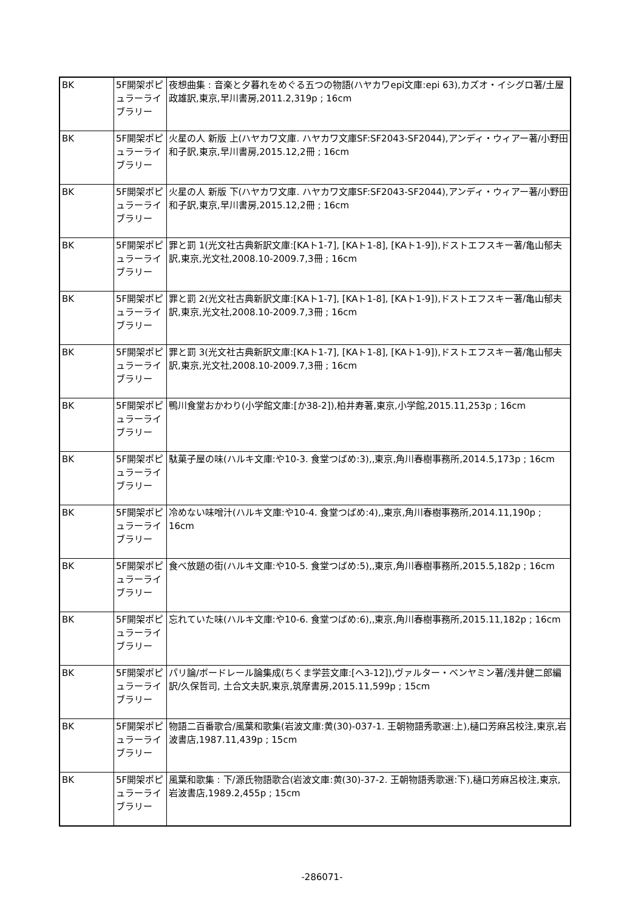| BK | 5F開架ポピュラーライブラリー | 夜想曲集 : 音楽と夕暮れをめぐる五つの物語(ハヤカワepi文庫:epi 63),カズオ・イシグロ著/土屋政雄訳,東京,早川書房,2011.2,319p ; 16cm |
| BK | 5F開架ポピュラーライブラリー | 火星の人 新版 上(ハヤカワ文庫. ハヤカワ文庫SF:SF2043-SF2044),アンディ・ウィアー著/小野田和子訳,東京,早川書房,2015.12,2冊 ; 16cm |
| BK | 5F開架ポピュラーライブラリー | 火星の人 新版 下(ハヤカワ文庫. ハヤカワ文庫SF:SF2043-SF2044),アンディ・ウィアー著/小野田和子訳,東京,早川書房,2015.12,2冊 ; 16cm |
| BK | 5F開架ポピュラーライブラリー | 罪と罰 1(光文社古典新訳文庫:[KAト1-7], [KAト1-8], [KAト1-9]),ドストエフスキー著/亀山郁夫訳,東京,光文社,2008.10-2009.7,3冊 ; 16cm |
| BK | 5F開架ポピュラーライブラリー | 罪と罰 2(光文社古典新訳文庫:[KAト1-7], [KAト1-8], [KAト1-9]),ドストエフスキー著/亀山郁夫訳,東京,光文社,2008.10-2009.7,3冊 ; 16cm |
| BK | 5F開架ポピュラーライブラリー | 罪と罰 3(光文社古典新訳文庫:[KAト1-7], [KAト1-8], [KAト1-9]),ドストエフスキー著/亀山郁夫訳,東京,光文社,2008.10-2009.7,3冊 ; 16cm |
| BK | 5F開架ポピュラーライブラリー | 鴨川食堂おかわり(小学館文庫:[か38-2]),柏井寿著,東京,小学館,2015.11,253p ; 16cm |
| BK | 5F開架ポピュラーライブラリー | 駄菓子屋の味(ハルキ文庫:や10-3. 食堂つばめ:3),,東京,角川春樹事務所,2014.5,173p ; 16cm |
| BK | 5F開架ポピュラーライブラリー | 冷めない味噌汁(ハルキ文庫:や10-4. 食堂つばめ:4),,東京,角川春樹事務所,2014.11,190p ; 16cm |
| BK | 5F開架ポピュラーライブラリー | 食べ放題の街(ハルキ文庫:や10-5. 食堂つばめ:5),,東京,角川春樹事務所,2015.5,182p ; 16cm |
| BK | 5F開架ポピュラーライブラリー | 忘れていた味(ハルキ文庫:や10-6. 食堂つばめ:6),,東京,角川春樹事務所,2015.11,182p ; 16cm |
| BK | 5F開架ポピュラーライブラリー | パリ論/ボードレール論集成(ちくま学芸文庫:[ヘ3-12]),ヴァルター・ベンヤミン著/浅井健二郎編訳/久保哲司, 土合文夫訳,東京,筑摩書房,2015.11,599p ; 15cm |
| BK | 5F開架ポピュラーライブラリー | 物語二百番歌合/風葉和歌集(岩波文庫:黄(30)-037-1. 王朝物語秀歌選:上),樋口芳麻呂校注,東京,岩波書店,1987.11,439p ; 15cm |
| BK | 5F開架ポピュラーライブラリー | 風葉和歌集 : 下/源氏物語歌合(岩波文庫:黄(30)-37-2. 王朝物語秀歌選:下),樋口芳麻呂校注,東京,岩波書店,1989.2,455p ; 15cm |
-286071-